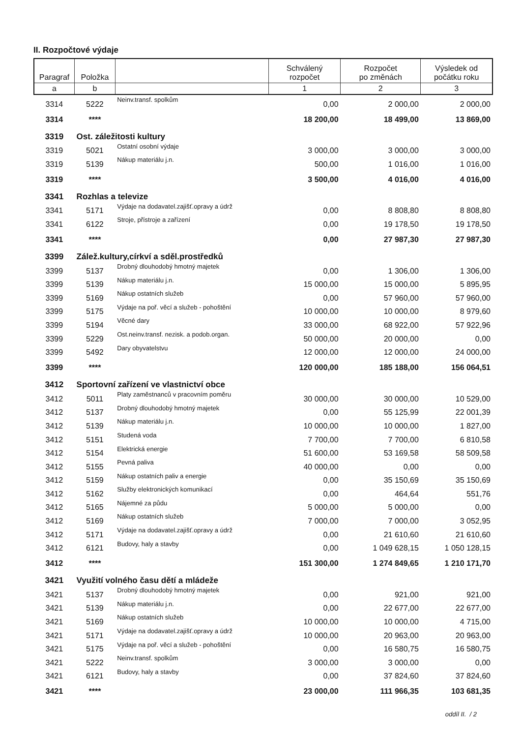II. Rozpočtové výdaje
| Paragraf | Položka | | Schválený rozpočet | Rozpočet po změnách | Výsledek od počátku roku |
| --- | --- | --- | --- | --- | --- |
| a | b | | 1 | 2 | 3 |
| 3314 | 5222 | Neinv.transf. spolkům | 0,00 | 2 000,00 | 2 000,00 |
| 3314 | **** | | 18 200,00 | 18 499,00 | 13 869,00 |
| 3319 | Ost. záležitosti kultury | | | | |
| 3319 | 5021 | Ostatní osobní výdaje | 3 000,00 | 3 000,00 | 3 000,00 |
| 3319 | 5139 | Nákup materiálu j.n. | 500,00 | 1 016,00 | 1 016,00 |
| 3319 | **** | | 3 500,00 | 4 016,00 | 4 016,00 |
| 3341 | Rozhlas a televize | | | | |
| 3341 | 5171 | Výdaje na dodavatel.zajišť.opravy a údrž | 0,00 | 8 808,80 | 8 808,80 |
| 3341 | 6122 | Stroje, přístroje a zařízení | 0,00 | 19 178,50 | 19 178,50 |
| 3341 | **** | | 0,00 | 27 987,30 | 27 987,30 |
| 3399 | Zálež.kultury,církví a sděl.prostředků | | | | |
| 3399 | 5137 | Drobný dlouhodobý hmotný majetek | 0,00 | 1 306,00 | 1 306,00 |
| 3399 | 5139 | Nákup materiálu j.n. | 15 000,00 | 15 000,00 | 5 895,95 |
| 3399 | 5169 | Nákup ostatních služeb | 0,00 | 57 960,00 | 57 960,00 |
| 3399 | 5175 | Výdaje na poř. věcí a služeb - pohoštění | 10 000,00 | 10 000,00 | 8 979,60 |
| 3399 | 5194 | Věcné dary | 33 000,00 | 68 922,00 | 57 922,96 |
| 3399 | 5229 | Ost.neinv.transf. nezisk. a podob.organ. | 50 000,00 | 20 000,00 | 0,00 |
| 3399 | 5492 | Dary obyvatelstvu | 12 000,00 | 12 000,00 | 24 000,00 |
| 3399 | **** | | 120 000,00 | 185 188,00 | 156 064,51 |
| 3412 | Sportovní zařízení ve vlastnictví obce | | | | |
| 3412 | 5011 | Platy zaměstnanců v pracovním poměru | 30 000,00 | 30 000,00 | 10 529,00 |
| 3412 | 5137 | Drobný dlouhodobý hmotný majetek | 0,00 | 55 125,99 | 22 001,39 |
| 3412 | 5139 | Nákup materiálu j.n. | 10 000,00 | 10 000,00 | 1 827,00 |
| 3412 | 5151 | Studená voda | 7 700,00 | 7 700,00 | 6 810,58 |
| 3412 | 5154 | Elektrická energie | 51 600,00 | 53 169,58 | 58 509,58 |
| 3412 | 5155 | Pevná paliva | 40 000,00 | 0,00 | 0,00 |
| 3412 | 5159 | Nákup ostatních paliv a energie | 0,00 | 35 150,69 | 35 150,69 |
| 3412 | 5162 | Služby elektronických komunikací | 0,00 | 464,64 | 551,76 |
| 3412 | 5165 | Nájemné za půdu | 5 000,00 | 5 000,00 | 0,00 |
| 3412 | 5169 | Nákup ostatních služeb | 7 000,00 | 7 000,00 | 3 052,95 |
| 3412 | 5171 | Výdaje na dodavatel.zajišť.opravy a údrž | 0,00 | 21 610,60 | 21 610,60 |
| 3412 | 6121 | Budovy, haly a stavby | 0,00 | 1 049 628,15 | 1 050 128,15 |
| 3412 | **** | | 151 300,00 | 1 274 849,65 | 1 210 171,70 |
| 3421 | Využití volného času dětí a mládeže | | | | |
| 3421 | 5137 | Drobný dlouhodobý hmotný majetek | 0,00 | 921,00 | 921,00 |
| 3421 | 5139 | Nákup materiálu j.n. | 0,00 | 22 677,00 | 22 677,00 |
| 3421 | 5169 | Nákup ostatních služeb | 10 000,00 | 10 000,00 | 4 715,00 |
| 3421 | 5171 | Výdaje na dodavatel.zajišť.opravy a údrž | 10 000,00 | 20 963,00 | 20 963,00 |
| 3421 | 5175 | Výdaje na poř. věcí a služeb - pohoštění | 0,00 | 16 580,75 | 16 580,75 |
| 3421 | 5222 | Neinv.transf. spolkům | 3 000,00 | 3 000,00 | 0,00 |
| 3421 | 6121 | Budovy, haly a stavby | 0,00 | 37 824,60 | 37 824,60 |
| 3421 | **** | | 23 000,00 | 111 966,35 | 103 681,35 |
oddíl II. / 2